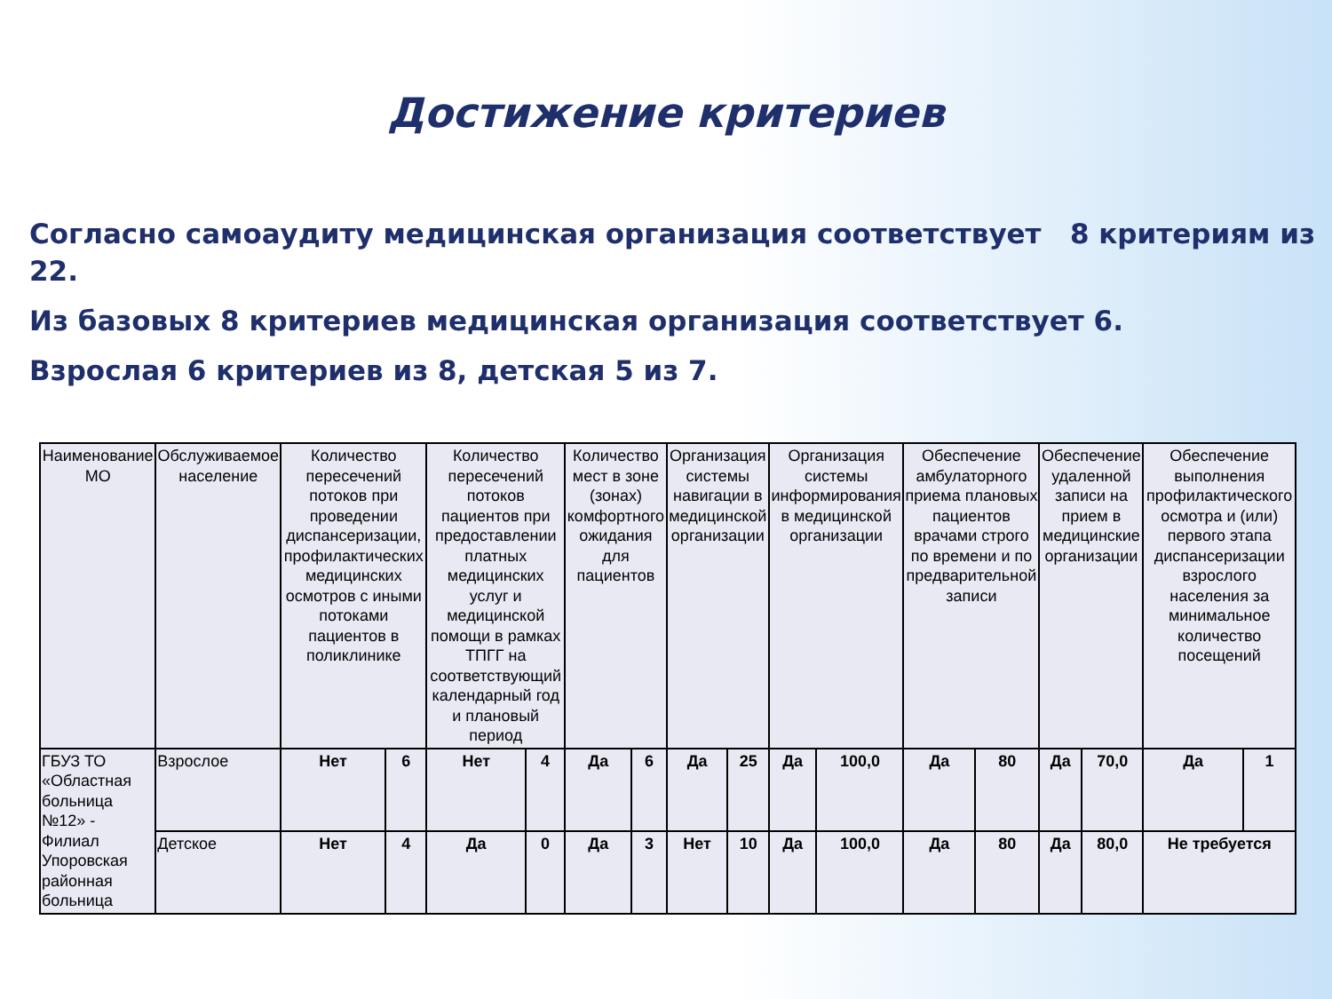Достижение критериев
Согласно самоаудиту медицинская организация соответствует 8 критериям из 22.
Из базовых 8 критериев медицинская организация соответствует 6.
Взрослая 6 критериев из 8, детская 5 из 7.
| Наименование МО | Обслуживаемое население | Количество пересечений потоков при проведении диспансеризации, профилактических медицинских осмотров с иными потоками пациентов в поликлинике | | Количество пересечений потоков пациентов при предоставлении платных медицинских услуг и медицинской помощи в рамках ТПГГ на соответствующий календарный год и плановый период | | Количество мест в зоне (зонах) комфортного ожидания для пациентов | | Организация системы навигации в медицинской организации | | Организация системы информирования в медицинской организации | | Обеспечение амбулаторного приема плановых пациентов врачами строго по времени и по предварительной записи | | Обеспечение удаленной записи на прием в медицинские организации | | Обеспечение выполнения профилактического осмотра и (или) первого этапа диспансеризации взрослого населения за минимальное количество посещений | |
| --- | --- | --- | --- | --- | --- | --- | --- | --- | --- | --- | --- | --- | --- | --- | --- | --- | --- |
| ГБУЗ ТО «Областная больница №12» - Филиал Упоровская районная больница | Взрослое | Нет | 6 | Нет | 4 | Да | 6 | Да | 25 | Да | 100,0 | Да | 80 | Да | 70,0 | Да | 1 |
| | Детское | Нет | 4 | Да | 0 | Да | 3 | Нет | 10 | Да | 100,0 | Да | 80 | Да | 80,0 | Не требуется | |